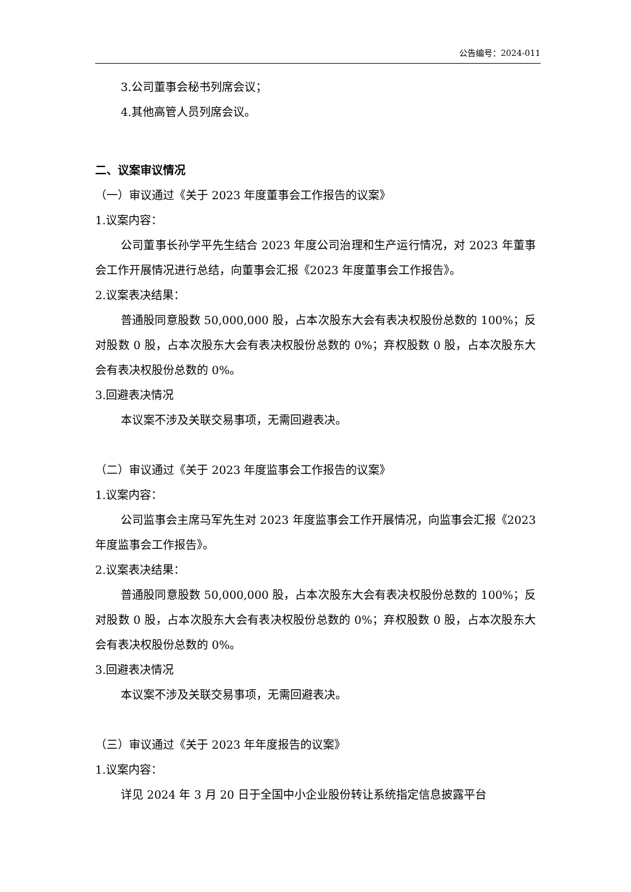公告编号：2024-011
3.公司董事会秘书列席会议；
4.其他高管人员列席会议。
二、议案审议情况
（一）审议通过《关于 2023 年度董事会工作报告的议案》
1.议案内容：
公司董事长孙学平先生结合 2023 年度公司治理和生产运行情况，对 2023 年董事会工作开展情况进行总结，向董事会汇报《2023 年度董事会工作报告》。
2.议案表决结果：
普通股同意股数 50,000,000 股，占本次股东大会有表决权股份总数的 100%；反对股数 0 股，占本次股东大会有表决权股份总数的 0%；弃权股数 0 股，占本次股东大会有表决权股份总数的 0%。
3.回避表决情况
本议案不涉及关联交易事项，无需回避表决。
（二）审议通过《关于 2023 年度监事会工作报告的议案》
1.议案内容：
公司监事会主席马军先生对 2023 年度监事会工作开展情况，向监事会汇报《2023 年度监事会工作报告》。
2.议案表决结果：
普通股同意股数 50,000,000 股，占本次股东大会有表决权股份总数的 100%；反对股数 0 股，占本次股东大会有表决权股份总数的 0%；弃权股数 0 股，占本次股东大会有表决权股份总数的 0%。
3.回避表决情况
本议案不涉及关联交易事项，无需回避表决。
（三）审议通过《关于 2023 年年度报告的议案》
1.议案内容：
详见 2024 年 3 月 20 日于全国中小企业股份转让系统指定信息披露平台